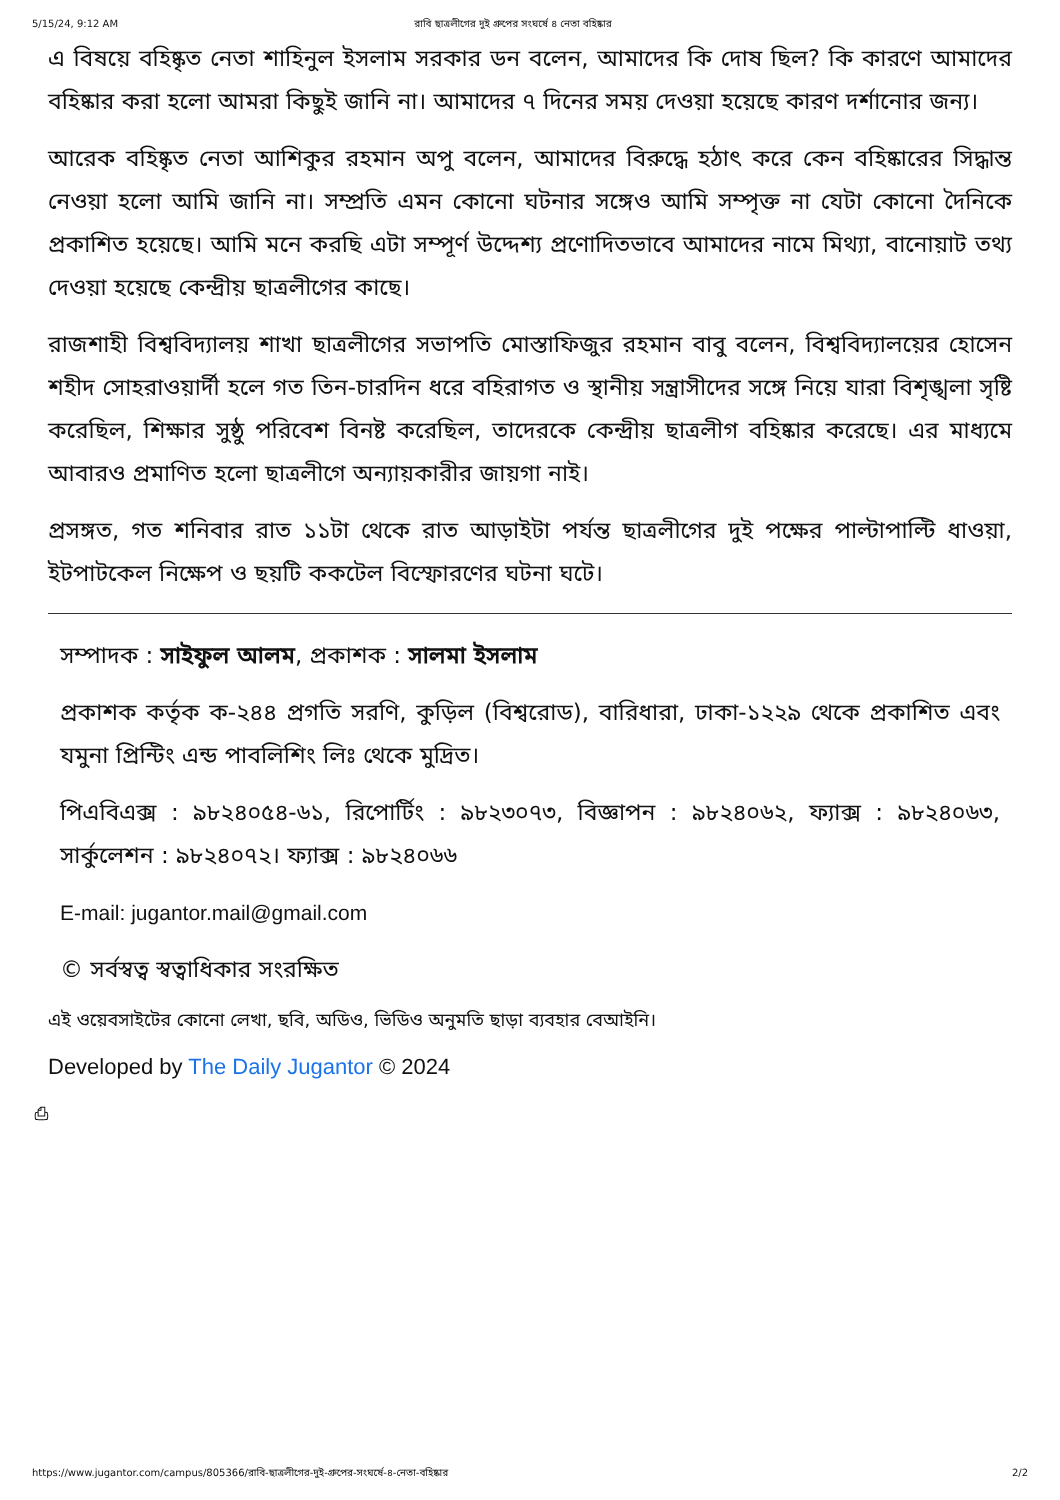5/15/24, 9:12 AM রাবি ছাত্রলীগের দুই গ্রুপের সংঘর্ষে ৪ নেতা বহিষ্কার
এ বিষয়ে বহিষ্কৃত নেতা শাহিনুল ইসলাম সরকার ডন বলেন, আমাদের কি দোষ ছিল? কি কারণে আমাদের বহিষ্কার করা হলো আমরা কিছুই জানি না। আমাদের ৭ দিনের সময় দেওয়া হয়েছে কারণ দর্শানোর জন্য।
আরেক বহিষ্কৃত নেতা আশিকুর রহমান অপু বলেন, আমাদের বিরুদ্ধে হঠাৎ করে কেন বহিষ্কারের সিদ্ধান্ত নেওয়া হলো আমি জানি না। সম্প্রতি এমন কোনো ঘটনার সঙ্গেও আমি সম্পৃক্ত না যেটা কোনো দৈনিকে প্রকাশিত হয়েছে। আমি মনে করছি এটা সম্পূর্ণ উদ্দেশ্য প্রণোদিতভাবে আমাদের নামে মিথ্যা, বানোয়াট তথ্য দেওয়া হয়েছে কেন্দ্রীয় ছাত্রলীগের কাছে।
রাজশাহী বিশ্ববিদ্যালয় শাখা ছাত্রলীগের সভাপতি মোস্তাফিজুর রহমান বাবু বলেন, বিশ্ববিদ্যালয়ের হোসেন শহীদ সোহরাওয়ার্দী হলে গত তিন-চারদিন ধরে বহিরাগত ও স্থানীয় সন্ত্রাসীদের সঙ্গে নিয়ে যারা বিশৃঙ্খলা সৃষ্টি করেছিল, শিক্ষার সুষ্ঠু পরিবেশ বিনষ্ট করেছিল, তাদেরকে কেন্দ্রীয় ছাত্রলীগ বহিষ্কার করেছে। এর মাধ্যমে আবারও প্রমাণিত হলো ছাত্রলীগে অন্যায়কারীর জায়গা নাই।
প্রসঙ্গত, গত শনিবার রাত ১১টা থেকে রাত আড়াইটা পর্যন্ত ছাত্রলীগের দুই পক্ষের পাল্টাপাল্টি ধাওয়া, ইটপাটকেল নিক্ষেপ ও ছয়টি ককটেল বিস্ফোরণের ঘটনা ঘটে।
সম্পাদক : সাইফুল আলম, প্রকাশক : সালমা ইসলাম
প্রকাশক কর্তৃক ক-২৪৪ প্রগতি সরণি, কুড়িল (বিশ্বরোড), বারিধারা, ঢাকা-১২২৯ থেকে প্রকাশিত এবং যমুনা প্রিন্টিং এন্ড পাবলিশিং লিঃ থেকে মুদ্রিত।
পিএবিএক্স : ৯৮২৪০৫৪-৬১, রিপোর্টিং : ৯৮২৩০৭৩, বিজ্ঞাপন : ৯৮২৪০৬২, ফ্যাক্স : ৯৮২৪০৬৩, সার্কুলেশন : ৯৮২৪০৭২। ফ্যাক্স : ৯৮২৪০৬৬
E-mail: jugantor.mail@gmail.com
© সর্বস্বত্ব স্বত্বাধিকার সংরক্ষিত
এই ওয়েবসাইটের কোনো লেখা, ছবি, অডিও, ভিডিও অনুমতি ছাড়া ব্যবহার বেআইনি।
Developed by The Daily Jugantor © 2024
⎙
https://www.jugantor.com/campus/805366/রাবি-ছাত্রলীগের-দুই-গ্রুপের-সংঘর্ষে-৪-নেতা-বহিষ্কার 2/2